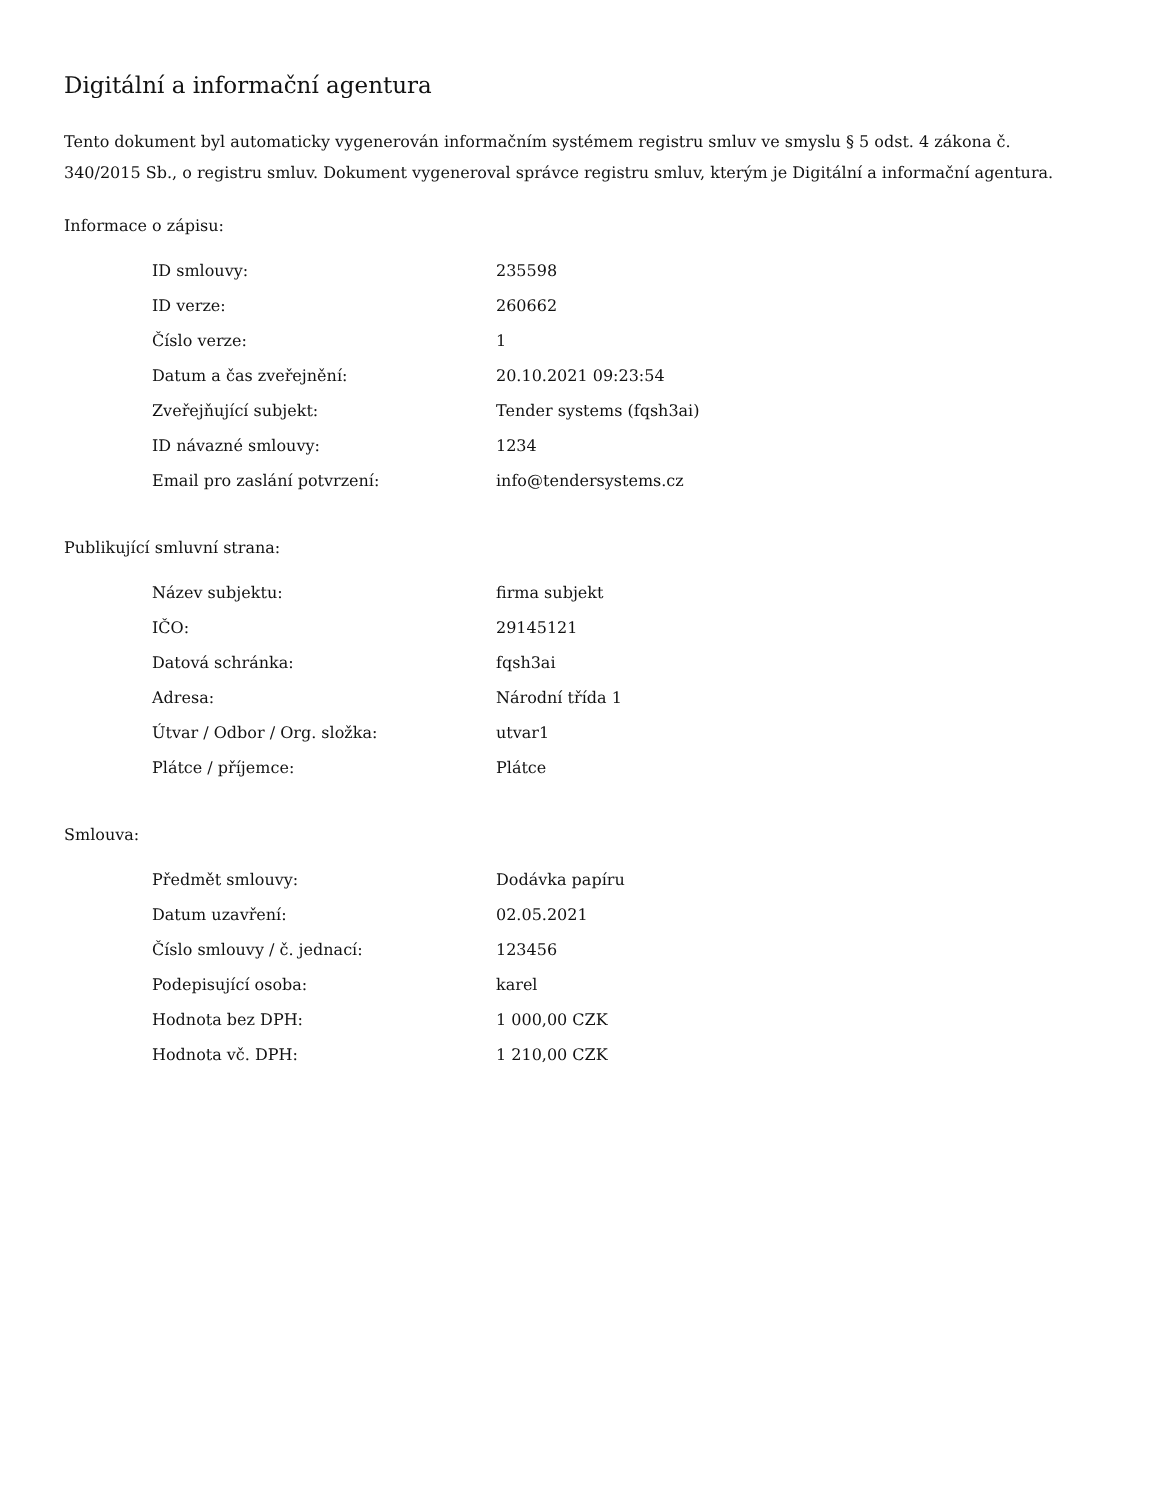Digitální a informační agentura
Tento dokument byl automaticky vygenerován informačním systémem registru smluv ve smyslu § 5 odst. 4 zákona č. 340/2015 Sb., o registru smluv. Dokument vygeneroval správce registru smluv, kterým je Digitální a informační agentura.
Informace o zápisu:
| ID smlouvy: | 235598 |
| ID verze: | 260662 |
| Číslo verze: | 1 |
| Datum a čas zveřejnění: | 20.10.2021 09:23:54 |
| Zveřejňující subjekt: | Tender systems (fqsh3ai) |
| ID návazné smlouvy: | 1234 |
| Email pro zaslání potvrzení: | info@tendersystems.cz |
Publikující smluvní strana:
| Název subjektu: | firma subjekt |
| IČO: | 29145121 |
| Datová schránka: | fqsh3ai |
| Adresa: | Národní třída 1 |
| Útvar / Odbor / Org. složka: | utvar1 |
| Plátce / příjemce: | Plátce |
Smlouva:
| Předmět smlouvy: | Dodávka papíru |
| Datum uzavření: | 02.05.2021 |
| Číslo smlouvy / č. jednací: | 123456 |
| Podepisující osoba: | karel |
| Hodnota bez DPH: | 1 000,00 CZK |
| Hodnota vč. DPH: | 1 210,00 CZK |